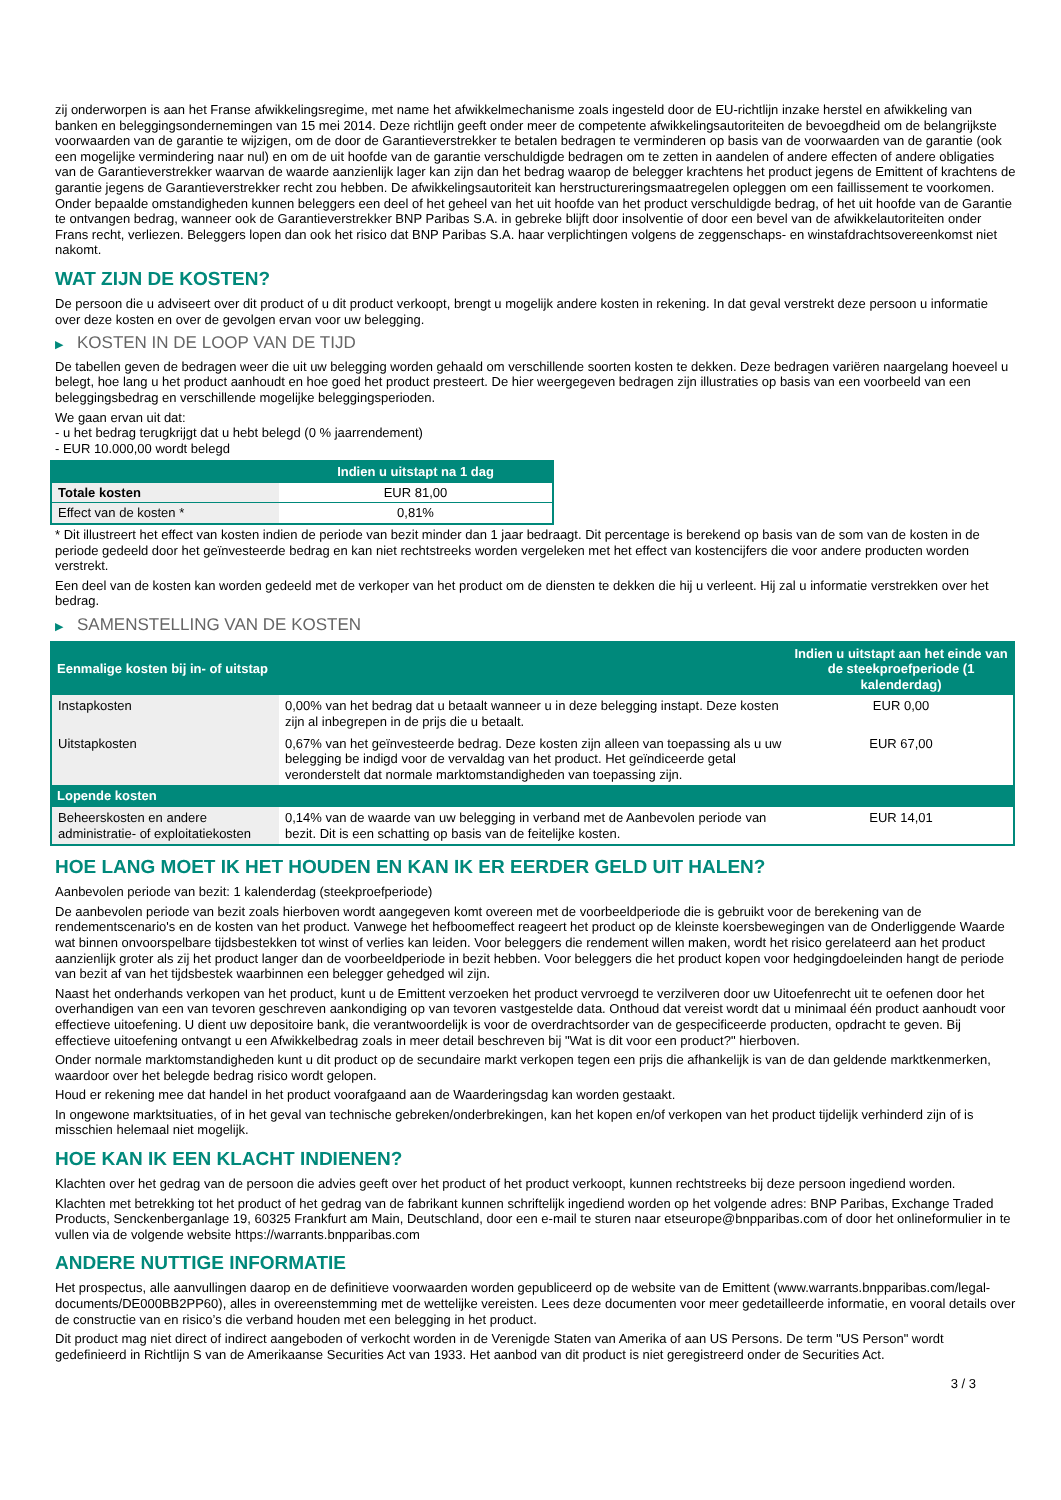zij onderworpen is aan het Franse afwikkelingsregime, met name het afwikkelmechanisme zoals ingesteld door de EU-richtlijn inzake herstel en afwikkeling van banken en beleggingsondernemingen van 15 mei 2014. Deze richtlijn geeft onder meer de competente afwikkelingsautoriteiten de bevoegdheid om de belangrijkste voorwaarden van de garantie te wijzigen, om de door de Garantieverstrekker te betalen bedragen te verminderen op basis van de voorwaarden van de garantie (ook een mogelijke vermindering naar nul) en om de uit hoofde van de garantie verschuldigde bedragen om te zetten in aandelen of andere effecten of andere obligaties van de Garantieverstrekker waarvan de waarde aanzienlijk lager kan zijn dan het bedrag waarop de belegger krachtens het product jegens de Emittent of krachtens de garantie jegens de Garantieverstrekker recht zou hebben. De afwikkelingsautoriteit kan herstructureringsmaatregelen opleggen om een faillissement te voorkomen. Onder bepaalde omstandigheden kunnen beleggers een deel of het geheel van het uit hoofde van het product verschuldigde bedrag, of het uit hoofde van de Garantie te ontvangen bedrag, wanneer ook de Garantieverstrekker BNP Paribas S.A. in gebreke blijft door insolventie of door een bevel van de afwikkelautoriteiten onder Frans recht, verliezen. Beleggers lopen dan ook het risico dat BNP Paribas S.A. haar verplichtingen volgens de zeggenschaps- en winstafdrachtsovereenkomst niet nakomt.
WAT ZIJN DE KOSTEN?
De persoon die u adviseert over dit product of u dit product verkoopt, brengt u mogelijk andere kosten in rekening. In dat geval verstrekt deze persoon u informatie over deze kosten en over de gevolgen ervan voor uw belegging.
▶ KOSTEN IN DE LOOP VAN DE TIJD
De tabellen geven de bedragen weer die uit uw belegging worden gehaald om verschillende soorten kosten te dekken. Deze bedragen variëren naargelang hoeveel u belegt, hoe lang u het product aanhoudt en hoe goed het product presteert. De hier weergegeven bedragen zijn illustraties op basis van een voorbeeld van een beleggingsbedrag en verschillende mogelijke beleggingsperioden.
We gaan ervan uit dat:
- u het bedrag terugkrijgt dat u hebt belegd (0 % jaarrendement)
- EUR 10.000,00 wordt belegd
| | Indien u uitstapt na 1 dag |
| --- | --- |
| Totale kosten | EUR 81,00 |
| Effect van de kosten * | 0,81% |
* Dit illustreert het effect van kosten indien de periode van bezit minder dan 1 jaar bedraagt. Dit percentage is berekend op basis van de som van de kosten in de periode gedeeld door het geïnvesteerde bedrag en kan niet rechtstreeks worden vergeleken met het effect van kostencijfers die voor andere producten worden verstrekt.
Een deel van de kosten kan worden gedeeld met de verkoper van het product om de diensten te dekken die hij u verleent. Hij zal u informatie verstrekken over het bedrag.
▶ SAMENSTELLING VAN DE KOSTEN
| Eenmalige kosten bij in- of uitstap | | Indien u uitstapt aan het einde van de steekproefperiode (1 kalenderdag) |
| --- | --- | --- |
| Instapkosten | 0,00% van het bedrag dat u betaalt wanneer u in deze belegging instapt. Deze kosten zijn al inbegrepen in de prijs die u betaalt. | EUR 0,00 |
| Uitstapkosten | 0,67% van het geïnvesteerde bedrag. Deze kosten zijn alleen van toepassing als u uw belegging be indigd voor de vervaldag van het product. Het geïndiceerde getal veronderstelt dat normale marktomstandigheden van toepassing zijn. | EUR 67,00 |
| Lopende kosten | | |
| Beheerskosten en andere administratie- of exploitatiekosten | 0,14% van de waarde van uw belegging in verband met de Aanbevolen periode van bezit. Dit is een schatting op basis van de feitelijke kosten. | EUR 14,01 |
HOE LANG MOET IK HET HOUDEN EN KAN IK ER EERDER GELD UIT HALEN?
Aanbevolen periode van bezit: 1 kalenderdag (steekproefperiode)
De aanbevolen periode van bezit zoals hierboven wordt aangegeven komt overeen met de voorbeeldperiode die is gebruikt voor de berekening van de rendementscenario's en de kosten van het product. Vanwege het hefboomeffect reageert het product op de kleinste koersbewegingen van de Onderliggende Waarde wat binnen onvoorspelbare tijdsbestekken tot winst of verlies kan leiden. Voor beleggers die rendement willen maken, wordt het risico gerelateerd aan het product aanzienlijk groter als zij het product langer dan de voorbeeldperiode in bezit hebben. Voor beleggers die het product kopen voor hedgingdoeleinden hangt de periode van bezit af van het tijdsbestek waarbinnen een belegger gehedged wil zijn.
Naast het onderhands verkopen van het product, kunt u de Emittent verzoeken het product vervroegd te verzilveren door uw Uitoefenrecht uit te oefenen door het overhandigen van een van tevoren geschreven aankondiging op van tevoren vastgestelde data. Onthoud dat vereist wordt dat u minimaal één product aanhoudt voor effectieve uitoefening. U dient uw depositoire bank, die verantwoordelijk is voor de overdrachtsorder van de gespecificeerde producten, opdracht te geven. Bij effectieve uitoefening ontvangt u een Afwikkelbedrag zoals in meer detail beschreven bij "Wat is dit voor een product?" hierboven.
Onder normale marktomstandigheden kunt u dit product op de secundaire markt verkopen tegen een prijs die afhankelijk is van de dan geldende marktkenmerken, waardoor over het belegde bedrag risico wordt gelopen.
Houd er rekening mee dat handel in het product voorafgaand aan de Waarderingsdag kan worden gestaakt.
In ongewone marktsituaties, of in het geval van technische gebreken/onderbrekingen, kan het kopen en/of verkopen van het product tijdelijk verhinderd zijn of is misschien helemaal niet mogelijk.
HOE KAN IK EEN KLACHT INDIENEN?
Klachten over het gedrag van de persoon die advies geeft over het product of het product verkoopt, kunnen rechtstreeks bij deze persoon ingediend worden.
Klachten met betrekking tot het product of het gedrag van de fabrikant kunnen schriftelijk ingediend worden op het volgende adres: BNP Paribas, Exchange Traded Products, Senckenberganlage 19, 60325 Frankfurt am Main, Deutschland, door een e-mail te sturen naar etseurope@bnpparibas.com of door het onlineformulier in te vullen via de volgende website https://warrants.bnpparibas.com
ANDERE NUTTIGE INFORMATIE
Het prospectus, alle aanvullingen daarop en de definitieve voorwaarden worden gepubliceerd op de website van de Emittent (www.warrants.bnpparibas.com/legal-documents/DE000BB2PP60), alles in overeenstemming met de wettelijke vereisten. Lees deze documenten voor meer gedetailleerde informatie, en vooral details over de constructie van en risico’s die verband houden met een belegging in het product.
Dit product mag niet direct of indirect aangeboden of verkocht worden in de Verenigde Staten van Amerika of aan US Persons. De term "US Person" wordt gedefinieerd in Richtlijn S van de Amerikaanse Securities Act van 1933. Het aanbod van dit product is niet geregistreerd onder de Securities Act.
3 / 3